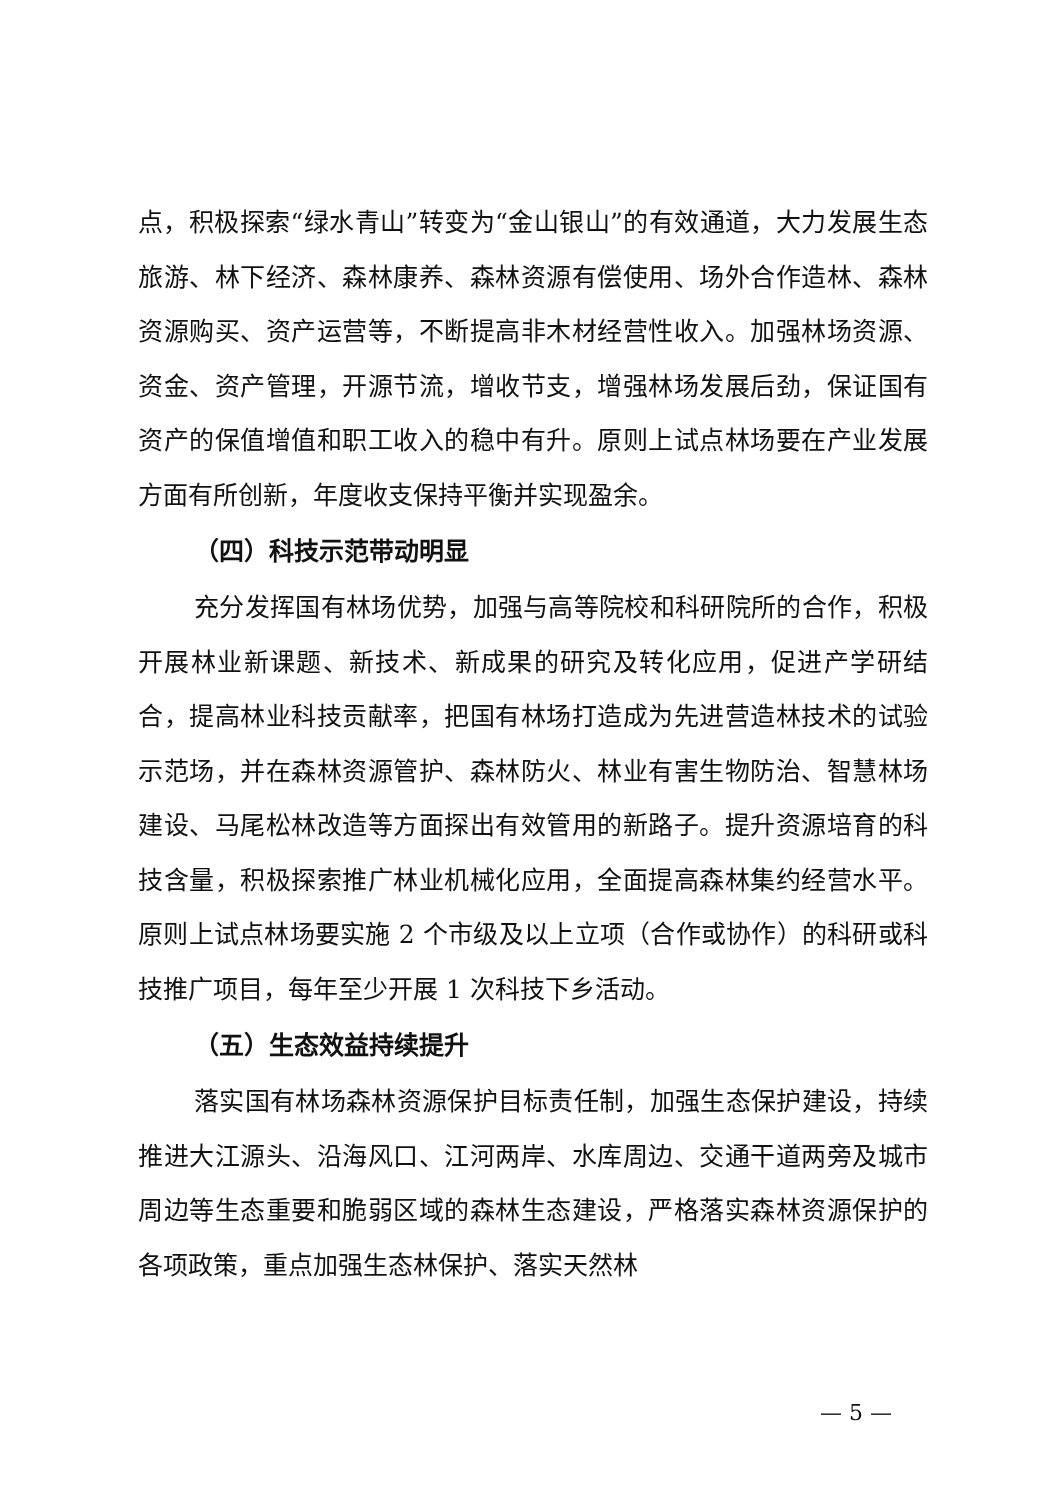点，积极探索“绿水青山”转变为“金山银山”的有效通道，大力发展生态旅游、林下经济、森林康养、森林资源有偿使用、场外合作造林、森林资源购买、资产运营等，不断提高非木材经营性收入。加强林场资源、资金、资产管理，开源节流，增收节支，增强林场发展后劲，保证国有资产的保值增值和职工收入的稳中有升。原则上试点林场要在产业发展方面有所创新，年度收支保持平衡并实现盈余。
（四）科技示范带动明显
充分发挥国有林场优势，加强与高等院校和科研院所的合作，积极开展林业新课题、新技术、新成果的研究及转化应用，促进产学研结合，提高林业科技贡献率，把国有林场打造成为先进营造林技术的试验示范场，并在森林资源管护、森林防火、林业有害生物防治、智慧林场建设、马尾松林改造等方面探出有效管用的新路子。提升资源培育的科技含量，积极探索推广林业机械化应用，全面提高森林集约经营水平。原则上试点林场要实施 2 个市级及以上立项（合作或协作）的科研或科技推广项目，每年至少开展 1 次科技下乡活动。
（五）生态效益持续提升
落实国有林场森林资源保护目标责任制，加强生态保护建设，持续推进大江源头、沿海风口、江河两岸、水库周边、交通干道两旁及城市周边等生态重要和脆弱区域的森林生态建设，严格落实森林资源保护的各项政策，重点加强生态林保护、落实天然林
— 5 —